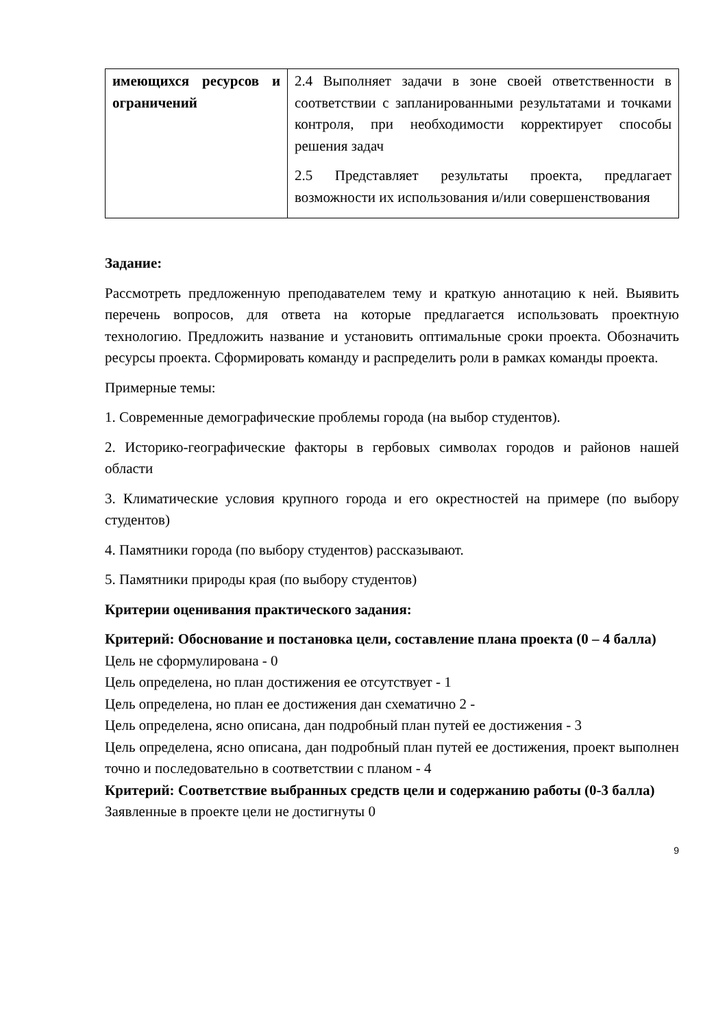| имеющихся ресурсов и ограничений | 2.4 Выполняет задачи в зоне своей ответственности в соответствии с запланированными результатами и точками контроля, при необходимости корректирует способы решения задач 2.5 Представляет результаты проекта, предлагает возможности их использования и/или совершенствования |
Задание:
Рассмотреть предложенную преподавателем тему и краткую аннотацию к ней. Выявить перечень вопросов, для ответа на которые предлагается использовать проектную технологию. Предложить название и установить оптимальные сроки проекта. Обозначить ресурсы проекта. Сформировать команду и распределить роли в рамках команды проекта.
Примерные темы:
1. Современные демографические проблемы города (на выбор студентов).
2. Историко-географические факторы в гербовых символах городов и районов нашей области
3. Климатические условия крупного города и его окрестностей на примере (по выбору студентов)
4. Памятники города (по выбору студентов) рассказывают.
5. Памятники природы края (по выбору студентов)
Критерии оценивания практического задания:
Критерий: Обоснование и постановка цели, составление плана проекта (0 – 4 балла)
Цель не сформулирована - 0
Цель определена, но план достижения ее отсутствует - 1
Цель определена, но план ее достижения дан схематично 2 -
Цель определена, ясно описана, дан подробный план путей ее достижения - 3
Цель определена, ясно описана, дан подробный план путей ее достижения, проект выполнен точно и последовательно в соответствии с планом - 4
Критерий: Соответствие выбранных средств цели и содержанию работы (0-3 балла)
Заявленные в проекте цели не достигнуты 0
9